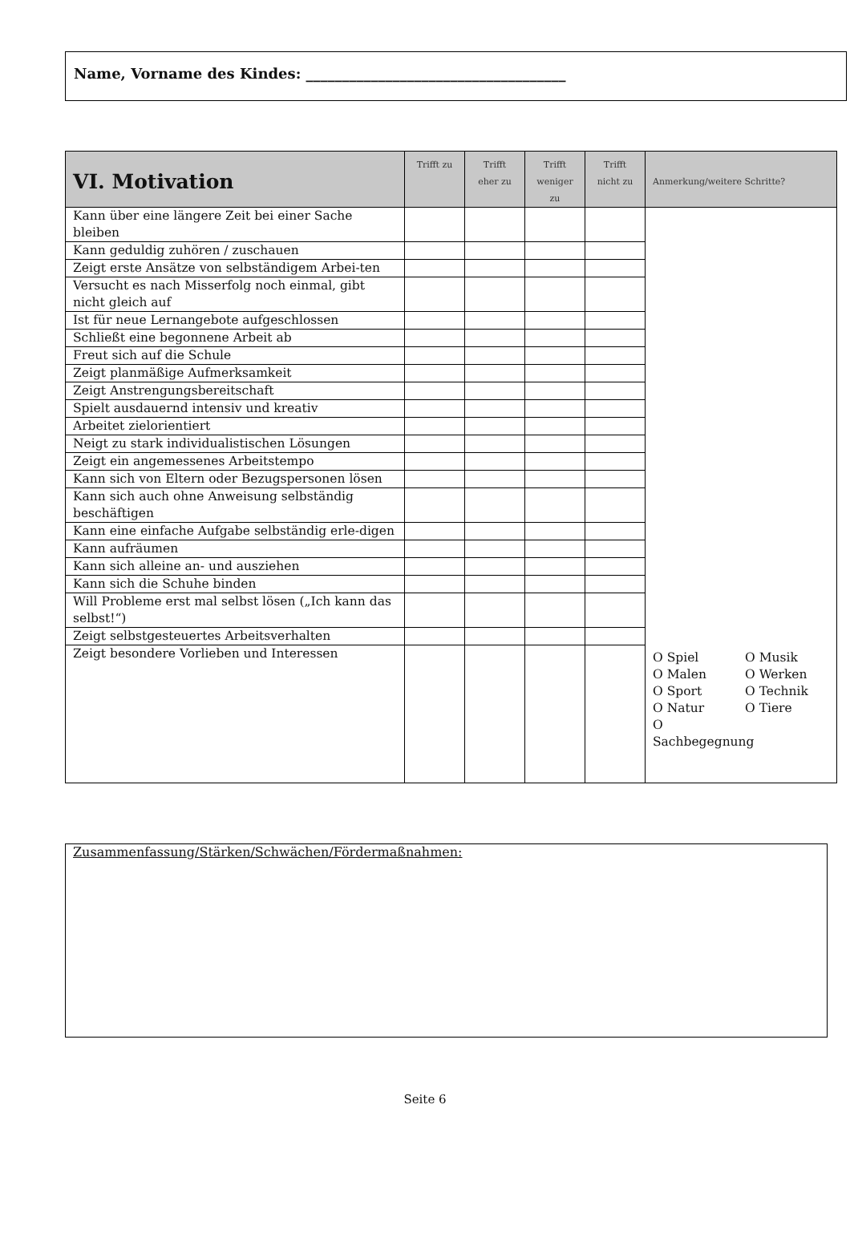Name, Vorname des Kindes: ____________________________________
| VI. Motivation | Trifft zu | Trifft eher zu | Trifft weniger zu | Trifft nicht zu | Anmerkung/weitere Schritte? |
| --- | --- | --- | --- | --- | --- |
| Kann über eine längere Zeit bei einer Sache bleiben | | | | | O Spiel O Musik O Malen O Werken O Sport O Technik O Natur O Tiere O Sachbegegnung |
| Kann geduldig zuhören / zuschauen | | | | | |
| Zeigt erste Ansätze von selbständigem Arbei-ten | | | | | |
| Versucht es nach Misserfolg noch einmal, gibt nicht gleich auf | | | | | |
| Ist für neue Lernangebote aufgeschlossen | | | | | |
| Schließt eine begonnene Arbeit ab | | | | | |
| Freut sich auf die Schule | | | | | |
| Zeigt planmäßige Aufmerksamkeit | | | | | |
| Zeigt Anstrengungsbereitschaft | | | | | |
| Spielt ausdauernd intensiv und kreativ | | | | | |
| Arbeitet zielorientiert | | | | | |
| Neigt zu stark individualistischen Lösungen | | | | | |
| Zeigt ein angemessenes Arbeitstempo | | | | | |
| Kann sich von Eltern oder Bezugspersonen lösen | | | | | |
| Kann sich auch ohne Anweisung selbständig beschäftigen | | | | | |
| Kann eine einfache Aufgabe selbständig erle-digen | | | | | |
| Kann aufräumen | | | | | |
| Kann sich alleine an- und ausziehen | | | | | |
| Kann sich die Schuhe binden | | | | | |
| Will Probleme erst mal selbst lösen („Ich kann das selbst!“) | | | | | |
| Zeigt selbstgesteuertes Arbeitsverhalten | | | | | |
| Zeigt besondere Vorlieben und Interessen | | | | | |
Zusammenfassung/Stärken/Schwächen/Fördermaßnahmen:
Seite 6